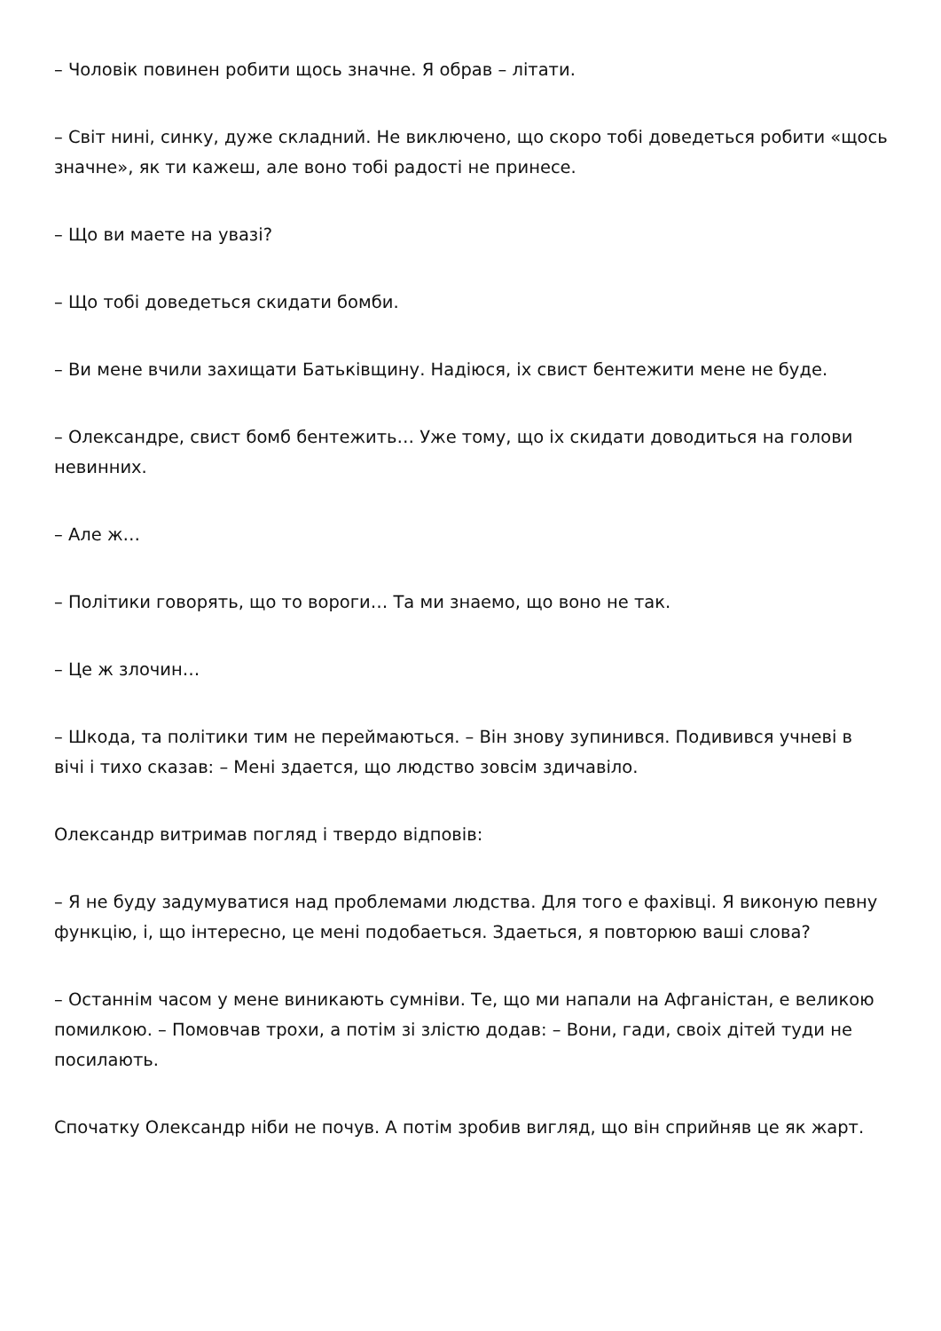– Чоловік повинен робити щось значне. Я обрав – літати.
– Світ нині, синку, дуже складний. Не виключено, що скоро тобі доведеться робити «щось значне», як ти кажеш, але воно тобі радості не принесе.
– Що ви маете на увазі?
– Що тобі доведеться скидати бомби.
– Ви мене вчили захищати Батьківщину. Надіюся, іх свист бентежити мене не буде.
– Олександре, свист бомб бентежить… Уже тому, що іх скидати доводиться на голови невинних.
– Але ж…
– Політики говорять, що то вороги… Та ми знаемо, що воно не так.
– Це ж злочин…
– Шкода, та політики тим не переймаються. – Він знову зупинився. Подивився учневі в вічі і тихо сказав: – Мені здается, що людство зовсім здичавіло.
Олександр витримав погляд і твердо відповів:
– Я не буду задумуватися над проблемами людства. Для того е фахівці. Я виконую певну функцію, і, що інтересно, це мені подобаеться. Здаеться, я повторюю ваші слова?
– Останнім часом у мене виникають сумніви. Те, що ми напали на Афганістан, е великою помилкою. – Помовчав трохи, а потім зі злістю додав: – Вони, гади, своіх дітей туди не посилають.
Спочатку Олександр ніби не почув. А потім зробив вигляд, що він сприйняв це як жарт.